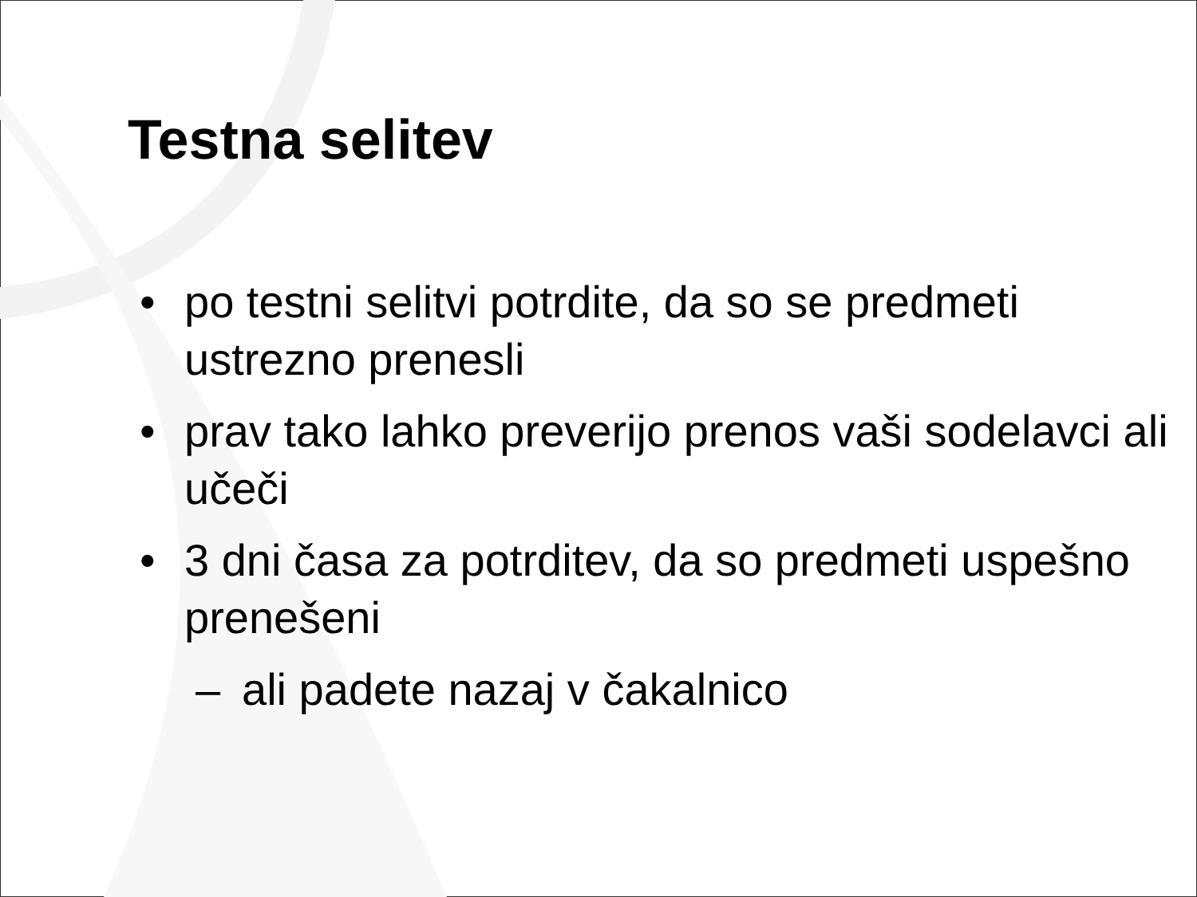Testna selitev
• po testni selitvi potrdite, da so se predmeti ustrezno prenesli
• prav tako lahko preverijo prenos vaši sodelavci ali učeči
• 3 dni časa za potrditev, da so predmeti uspešno prenešeni
– ali padete nazaj v čakalnico